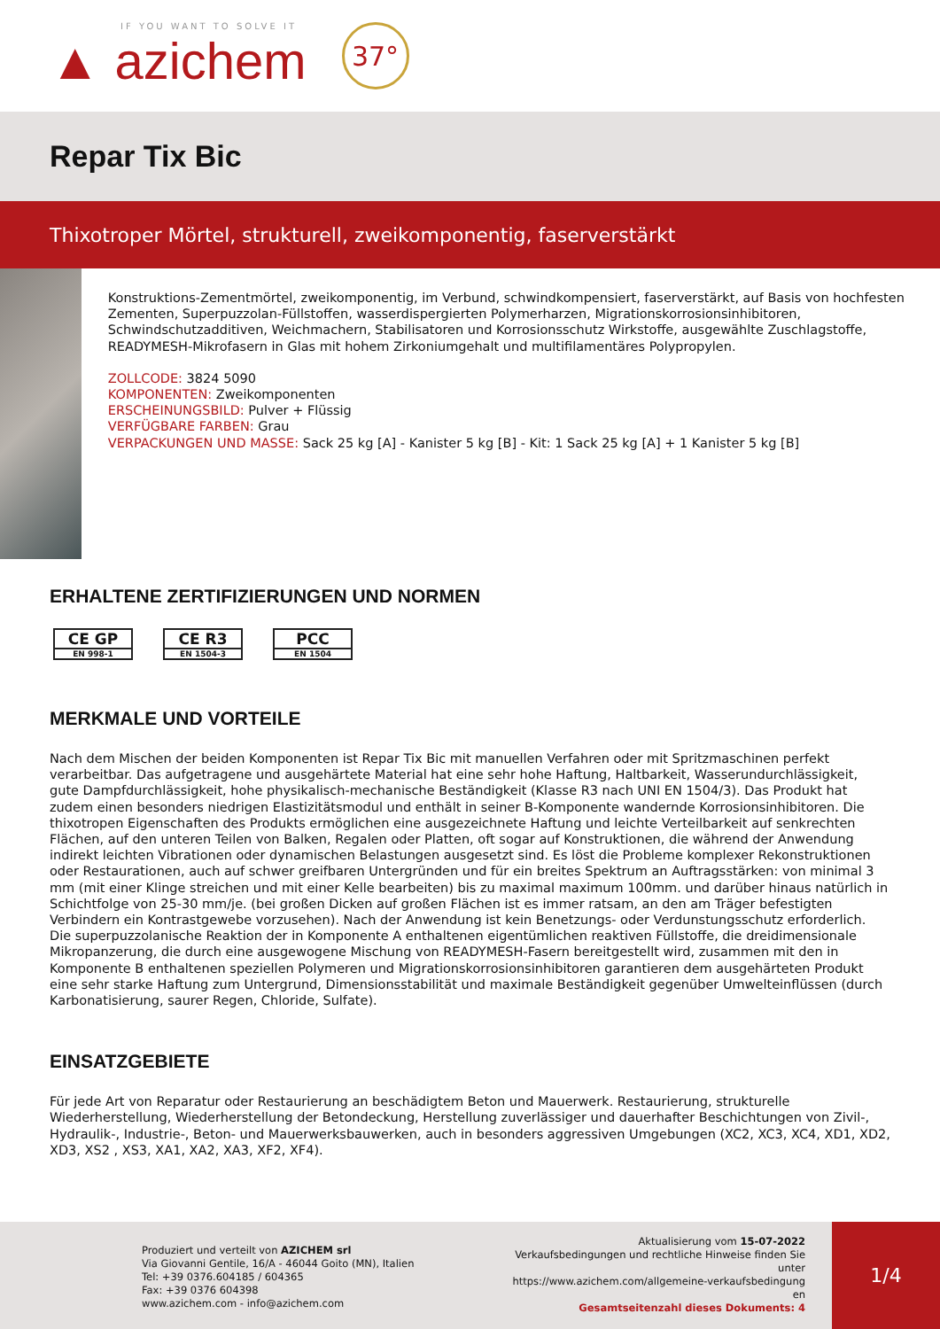IF YOU WANT TO SOLVE IT
▲ azichem
37°
Repar Tix Bic
Thixotroper Mörtel, strukturell, zweikomponentig, faserverstärkt
Konstruktions-Zementmörtel, zweikomponentig, im Verbund, schwindkompensiert, faserverstärkt, auf Basis von hochfesten Zementen, Superpuzzolan-Füllstoffen, wasserdispergierten Polymerharzen, Migrationskorrosionsinhibitoren, Schwindschutzadditiven, Weichmachern, Stabilisatoren und Korrosionsschutz Wirkstoffe, ausgewählte Zuschlagstoffe, READYMESH-Mikrofasern in Glas mit hohem Zirkoniumgehalt und multifilamentäres Polypropylen.
ZOLLCODE: 3824 5090
KOMPONENTEN: Zweikomponenten
ERSCHEINUNGSBILD: Pulver + Flüssig
VERFÜGBARE FARBEN: Grau
VERPACKUNGEN UND MASSE: Sack 25 kg [A] - Kanister 5 kg [B] - Kit: 1 Sack 25 kg [A] + 1 Kanister 5 kg [B]
ERHALTENE ZERTIFIZIERUNGEN UND NORMEN
CE GP
EN 998-1
CE R3
EN 1504-3
PCC
EN 1504
MERKMALE UND VORTEILE
Nach dem Mischen der beiden Komponenten ist Repar Tix Bic mit manuellen Verfahren oder mit Spritzmaschinen perfekt verarbeitbar. Das aufgetragene und ausgehärtete Material hat eine sehr hohe Haftung, Haltbarkeit, Wasserundurchlässigkeit, gute Dampfdurchlässigkeit, hohe physikalisch-mechanische Beständigkeit (Klasse R3 nach UNI EN 1504/3). Das Produkt hat zudem einen besonders niedrigen Elastizitätsmodul und enthält in seiner B-Komponente wandernde Korrosionsinhibitoren. Die thixotropen Eigenschaften des Produkts ermöglichen eine ausgezeichnete Haftung und leichte Verteilbarkeit auf senkrechten Flächen, auf den unteren Teilen von Balken, Regalen oder Platten, oft sogar auf Konstruktionen, die während der Anwendung indirekt leichten Vibrationen oder dynamischen Belastungen ausgesetzt sind. Es löst die Probleme komplexer Rekonstruktionen oder Restaurationen, auch auf schwer greifbaren Untergründen und für ein breites Spektrum an Auftragsstärken: von minimal 3 mm (mit einer Klinge streichen und mit einer Kelle bearbeiten) bis zu maximal maximum 100mm. und darüber hinaus natürlich in Schichtfolge von 25-30 mm/je. (bei großen Dicken auf großen Flächen ist es immer ratsam, an den am Träger befestigten Verbindern ein Kontrastgewebe vorzusehen). Nach der Anwendung ist kein Benetzungs- oder Verdunstungsschutz erforderlich. Die superpuzzolanische Reaktion der in Komponente A enthaltenen eigentümlichen reaktiven Füllstoffe, die dreidimensionale Mikropanzerung, die durch eine ausgewogene Mischung von READYMESH-Fasern bereitgestellt wird, zusammen mit den in Komponente B enthaltenen speziellen Polymeren und Migrationskorrosionsinhibitoren garantieren dem ausgehärteten Produkt eine sehr starke Haftung zum Untergrund, Dimensionsstabilität und maximale Beständigkeit gegenüber Umwelteinflüssen (durch Karbonatisierung, saurer Regen, Chloride, Sulfate).
EINSATZGEBIETE
Für jede Art von Reparatur oder Restaurierung an beschädigtem Beton und Mauerwerk. Restaurierung, strukturelle Wiederherstellung, Wiederherstellung der Betondeckung, Herstellung zuverlässiger und dauerhafter Beschichtungen von Zivil-, Hydraulik-, Industrie-, Beton- und Mauerwerksbauwerken, auch in besonders aggressiven Umgebungen (XC2, XC3, XC4, XD1, XD2, XD3, XS2 , XS3, XA1, XA2, XA3, XF2, XF4).
Produziert und verteilt von AZICHEM srl
Via Giovanni Gentile, 16/A - 46044 Goito (MN), Italien
Tel: +39 0376.604185 / 604365
Fax: +39 0376 604398
www.azichem.com - info@azichem.com
Aktualisierung vom 15-07-2022
Verkaufsbedingungen und rechtliche Hinweise finden Sie
unter
https://www.azichem.com/allgemeine-verkaufsbedingung
en
Gesamtseitenzahl dieses Dokuments: 4
1/4